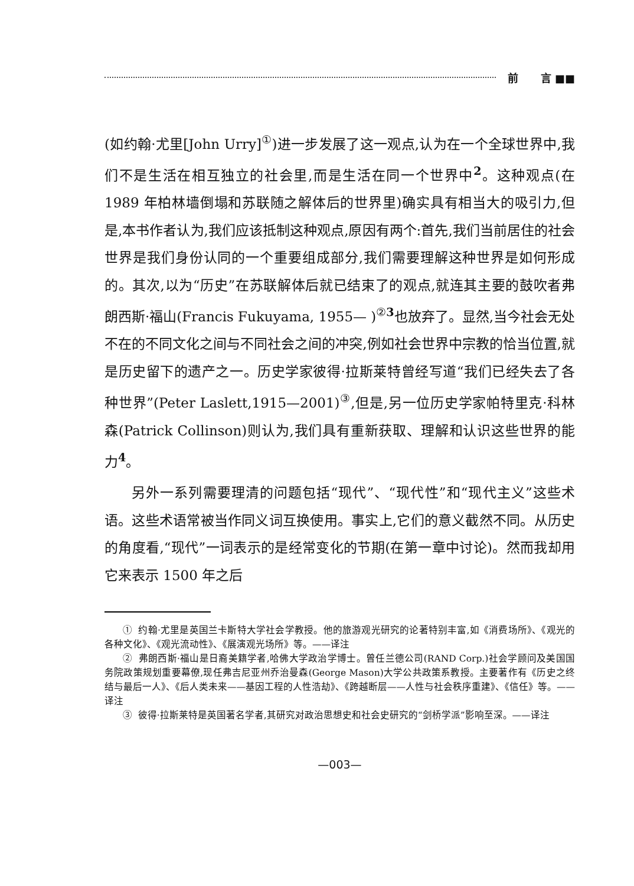前 言 ■■
(如约翰·尤里[John Urry]<sup>①</sup>)进一步发展了这一观点,认为在一个全球世界中,我们不是生活在相互独立的社会里,而是生活在同一个世界中<sup>2</sup>。这种观点(在 1989 年柏林墙倒塌和苏联随之解体后的世界里)确实具有相当大的吸引力,但是,本书作者认为,我们应该抵制这种观点,原因有两个:首先,我们当前居住的社会世界是我们身份认同的一个重要组成部分,我们需要理解这种世界是如何形成的。其次,以为“历史”在苏联解体后就已结束了的观点,就连其主要的鼓吹者弗朗西斯·福山(Francis Fukuyama, 1955— )<sup>②3</sup>也放弃了。显然,当今社会无处不在的不同文化之间与不同社会之间的冲突,例如社会世界中宗教的恰当位置,就是历史留下的遗产之一。历史学家彼得·拉斯莱特曾经写道“我们已经失去了各种世界”(Peter Laslett,1915—2001)<sup>③</sup>,但是,另一位历史学家帕特里克·科林森(Patrick Collinson)则认为,我们具有重新获取、理解和认识这些世界的能力<sup>4</sup>。
另外一系列需要理清的问题包括“现代”、“现代性”和“现代主义”这些术语。这些术语常被当作同义词互换使用。事实上,它们的意义截然不同。从历史的角度看,“现代”一词表示的是经常变化的节期(在第一章中讨论)。然而我却用它来表示 1500 年之后
① 约翰·尤里是英国兰卡斯特大学社会学教授。他的旅游观光研究的论著特别丰富,如《消费场所》、《观光的各种文化》、《观光流动性》、《展演观光场所》等。——译注
② 弗朗西斯·福山是日裔美籍学者,哈佛大学政治学博士。曾任兰德公司(RAND Corp.)社会学顾问及美国国务院政策规划重要幕僚,现任弗吉尼亚州乔治曼森(George Mason)大学公共政策系教授。主要著作有《历史之终结与最后一人》、《后人类未来——基因工程的人性浩劫》、《跨越断层——人性与社会秩序重建》、《信任》等。——译注
③ 彼得·拉斯莱特是英国著名学者,其研究对政治思想史和社会史研究的“剑桥学派”影响至深。——译注
—003—